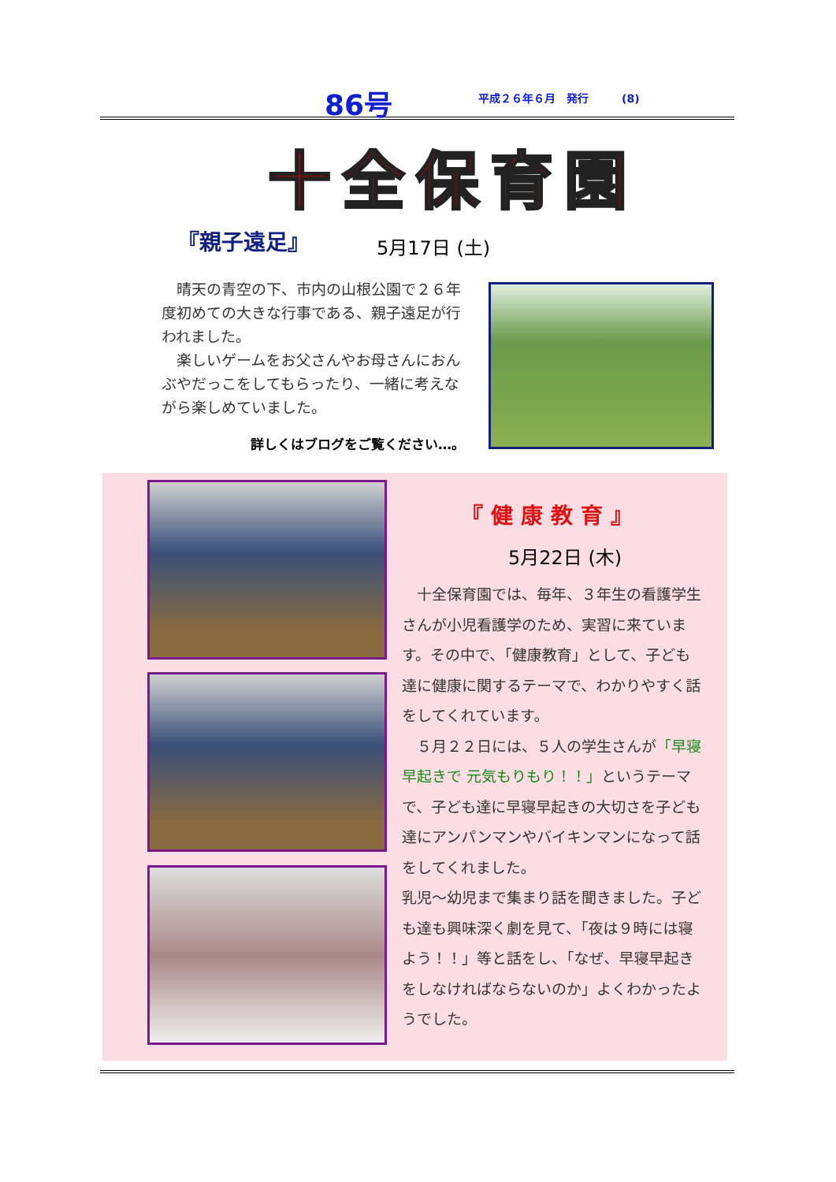86号 平成２６年６月　発行　　　(8)
十全保育園
『親子遠足』 5月17日 (土)
　晴天の青空の下、市内の山根公園で２６年度初めての大きな行事である、親子遠足が行われました。
　楽しいゲームをお父さんやお母さんにおんぶやだっこをしてもらったり、一緒に考えながら楽しめていました。
詳しくはブログをご覧ください…。
『健康教育』
5月22日 (木)
　十全保育園では、毎年、３年生の看護学生さんが小児看護学のため、実習に来ています。その中で、「健康教育」として、子ども達に健康に関するテーマで、わかりやすく話をしてくれています。
　５月２２日には、５人の学生さんが「早寝早起きで 元気もりもり！！」というテーマで、子ども達に早寝早起きの大切さを子ども達にアンパンマンやバイキンマンになって話をしてくれました。
乳児～幼児まで集まり話を聞きました。子ども達も興味深く劇を見て、「夜は９時には寝よう！！」等と話をし、「なぜ、早寝早起きをしなければならないのか」よくわかったようでした。